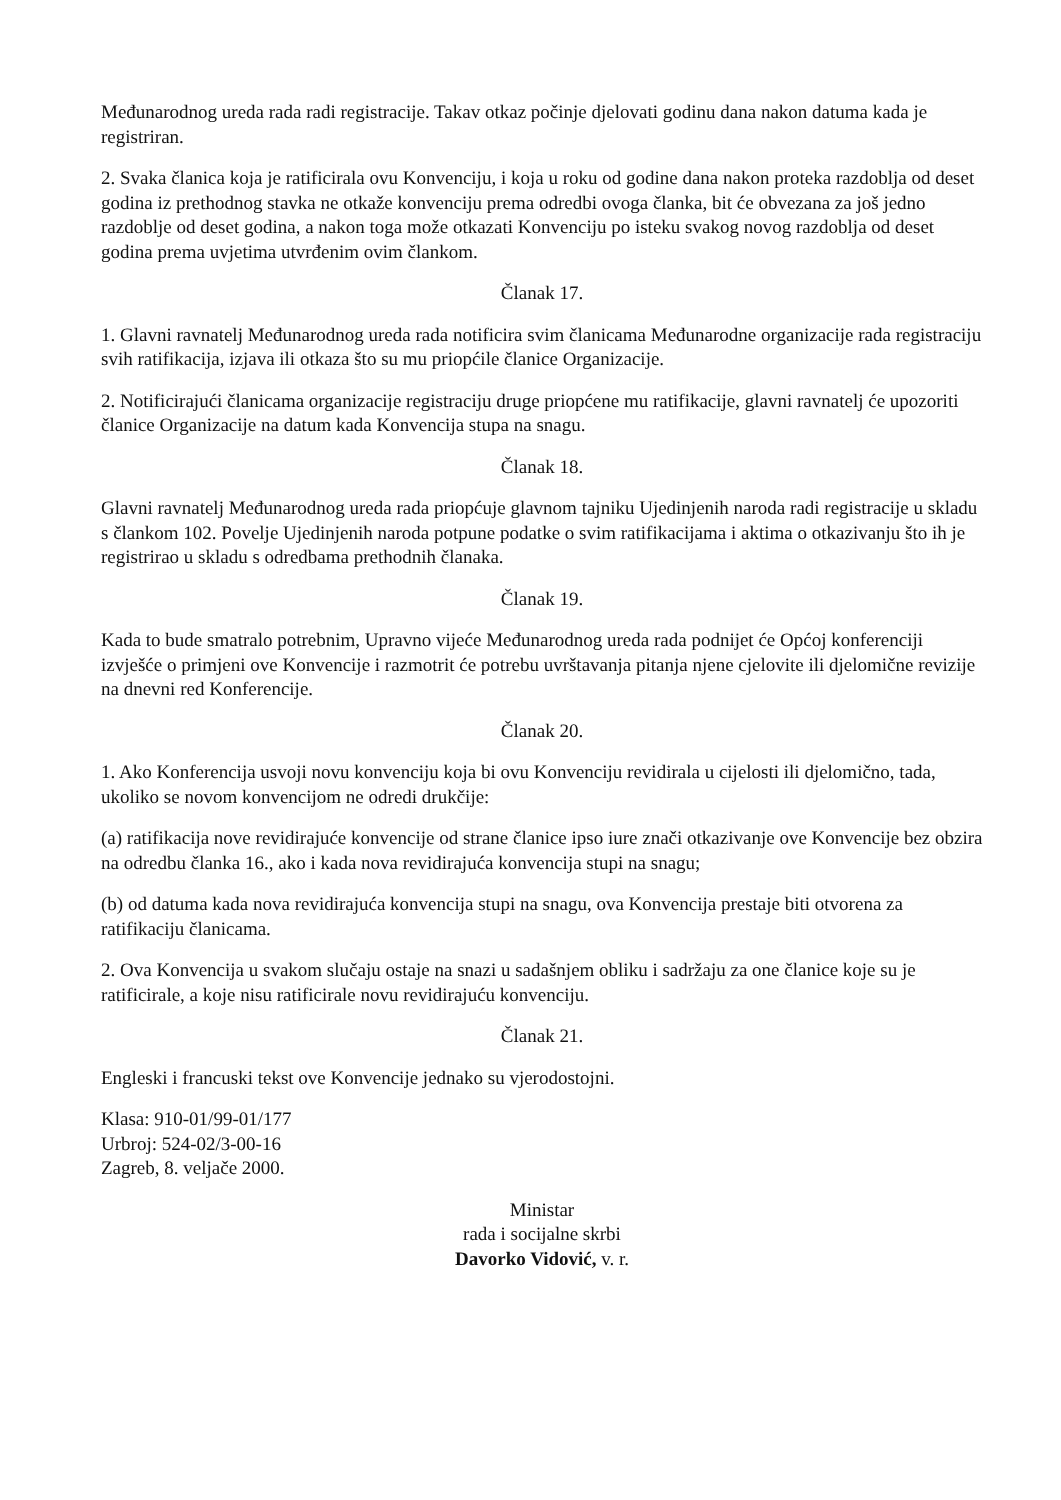Međunarodnog ureda rada radi registracije. Takav otkaz počinje djelovati godinu dana nakon datuma kada je registriran.
2. Svaka članica koja je ratificirala ovu Konvenciju, i koja u roku od godine dana nakon proteka razdoblja od deset godina iz prethodnog stavka ne otkaže konvenciju prema odredbi ovoga članka, bit će obvezana za još jedno razdoblje od deset godina, a nakon toga može otkazati Konvenciju po isteku svakog novog razdoblja od deset godina prema uvjetima utvrđenim ovim člankom.
Članak 17.
1. Glavni ravnatelj Međunarodnog ureda rada notificira svim članicama Međunarodne organizacije rada registraciju svih ratifikacija, izjava ili otkaza što su mu priopćile članice Organizacije.
2. Notificirajući članicama organizacije registraciju druge priopćene mu ratifikacije, glavni ravnatelj će upozoriti članice Organizacije na datum kada Konvencija stupa na snagu.
Članak 18.
Glavni ravnatelj Međunarodnog ureda rada priopćuje glavnom tajniku Ujedinjenih naroda radi registracije u skladu s člankom 102. Povelje Ujedinjenih naroda potpune podatke o svim ratifikacijama i aktima o otkazivanju što ih je registrirao u skladu s odredbama prethodnih članaka.
Članak 19.
Kada to bude smatralo potrebnim, Upravno vijeće Međunarodnog ureda rada podnijet će Općoj konferenciji izvješće o primjeni ove Konvencije i razmotrit će potrebu uvrštavanja pitanja njene cjelovite ili djelomične revizije na dnevni red Konferencije.
Članak 20.
1. Ako Konferencija usvoji novu konvenciju koja bi ovu Konvenciju revidirala u cijelosti ili djelomično, tada, ukoliko se novom konvencijom ne odredi drukčije:
(a) ratifikacija nove revidirajuće konvencije od strane članice ipso iure znači otkazivanje ove Konvencije bez obzira na odredbu članka 16., ako i kada nova revidirajuća konvencija stupi na snagu;
(b) od datuma kada nova revidirajuća konvencija stupi na snagu, ova Konvencija prestaje biti otvorena za ratifikaciju članicama.
2. Ova Konvencija u svakom slučaju ostaje na snazi u sadašnjem obliku i sadržaju za one članice koje su je ratificirale, a koje nisu ratificirale novu revidirajuću konvenciju.
Članak 21.
Engleski i francuski tekst ove Konvencije jednako su vjerodostojni.
Klasa: 910-01/99-01/177
Urbroj: 524-02/3-00-16
Zagreb, 8. veljače 2000.
Ministar
rada i socijalne skrbi
Davorko Vidović, v. r.